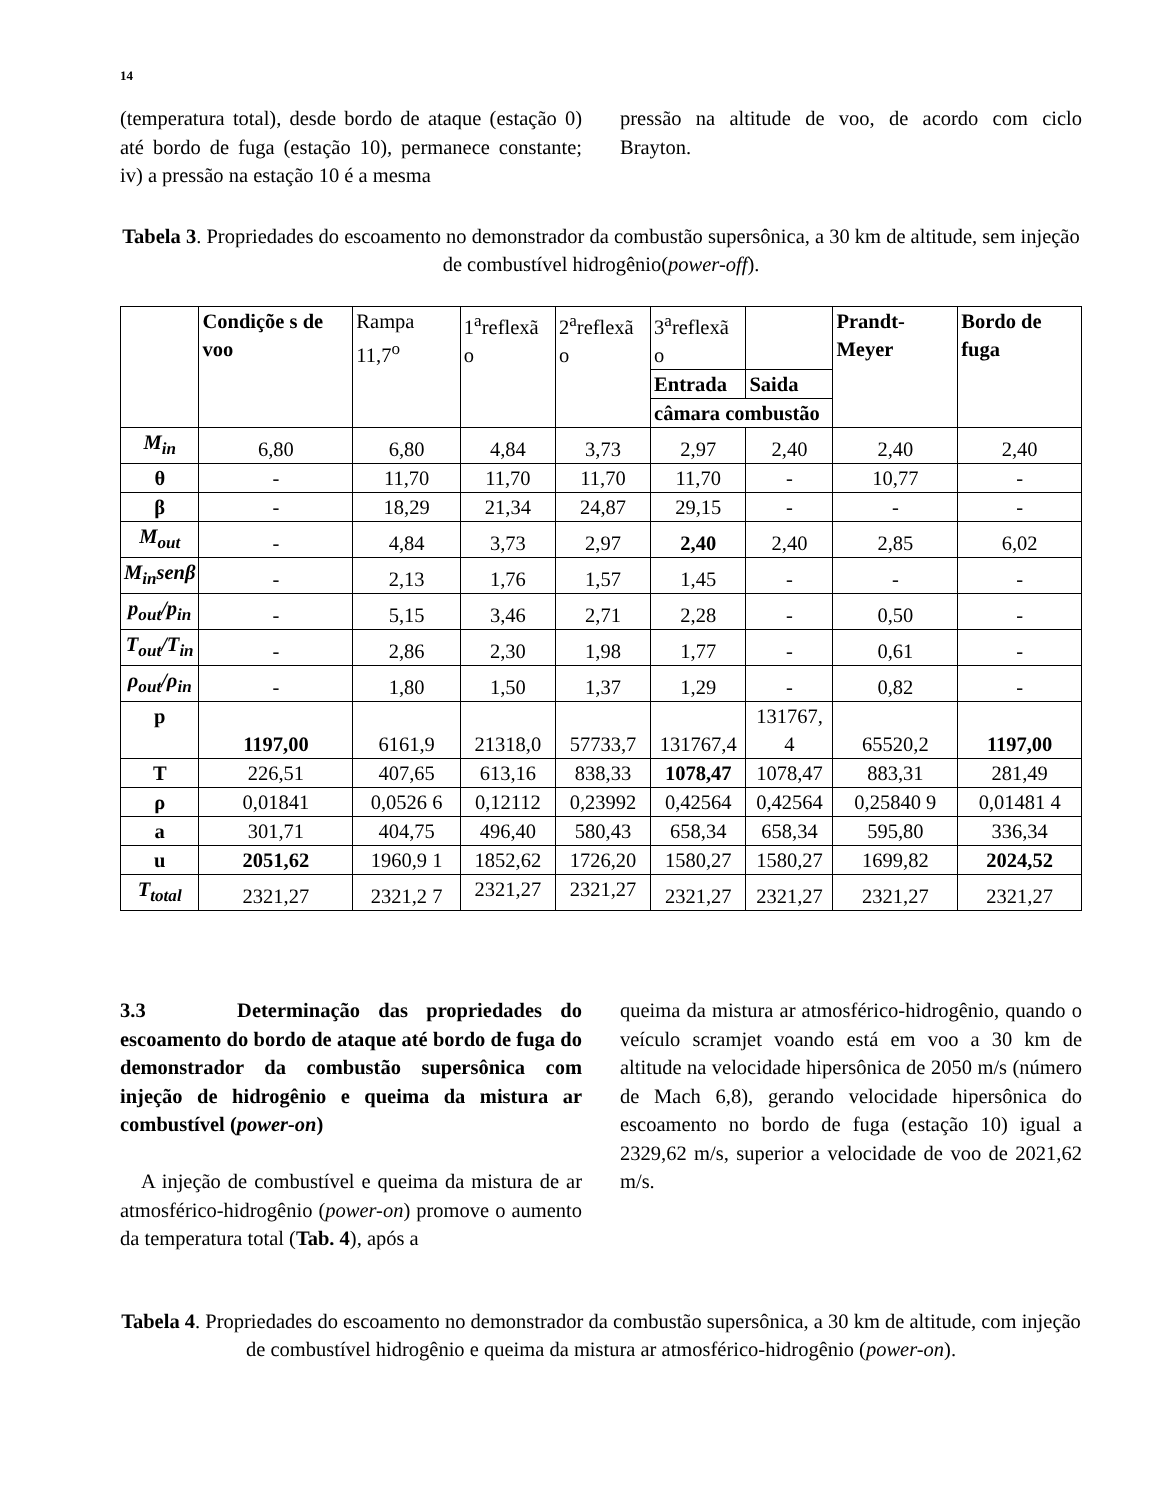14
(temperatura total), desde bordo de ataque (estação 0) até bordo de fuga (estação 10), permanece constante; iv) a pressão na estação 10 é a mesma
pressão na altitude de voo, de acordo com ciclo Brayton.
Tabela 3. Propriedades do escoamento no demonstrador da combustão supersônica, a 30 km de altitude, sem injeção de combustível hidrogênio(power-off).
| | Condiçõe s de voo | Rampa 11,7<sup>o</sup> | 1<sup>a</sup>reflexã o | 2<sup>a</sup>reflexã o | 3<sup>a</sup>reflexã o | | Prandt-Meyer | Bordo de fuga |
| --- | --- | --- | --- | --- | --- | --- | --- | --- |
| | | | | | Entrada | Saida | | |
| | | | | | câmara combustão | | | |
| M<sub>in</sub> | 6,80 | 6,80 | 4,84 | 3,73 | 2,97 | 2,40 | 2,40 | 2,40 |
| θ | - | 11,70 | 11,70 | 11,70 | 11,70 | - | 10,77 | - |
| β | - | 18,29 | 21,34 | 24,87 | 29,15 | - | - | - |
| M<sub>out</sub> | - | 4,84 | 3,73 | 2,97 | 2,40 | 2,40 | 2,85 | 6,02 |
| M<sub>in</sub>senβ | - | 2,13 | 1,76 | 1,57 | 1,45 | - | - | - |
| p<sub>out</sub>/p<sub>in</sub> | - | 5,15 | 3,46 | 2,71 | 2,28 | - | 0,50 | - |
| T<sub>out</sub>/T<sub>in</sub> | - | 2,86 | 2,30 | 1,98 | 1,77 | - | 0,61 | - |
| ρ<sub>out</sub>/ρ<sub>in</sub> | - | 1,80 | 1,50 | 1,37 | 1,29 | - | 0,82 | - |
| p | 1197,00 | 6161,9 | 21318,0 | 57733,7 | 131767,4 | 131767, 4 | 65520,2 | 1197,00 |
| T | 226,51 | 407,65 | 613,16 | 838,33 | 1078,47 | 1078,47 | 883,31 | 281,49 |
| ρ | 0,01841 | 0,0526 6 | 0,12112 | 0,23992 | 0,42564 | 0,42564 | 0,25840 9 | 0,01481 4 |
| a | 301,71 | 404,75 | 496,40 | 580,43 | 658,34 | 658,34 | 595,80 | 336,34 |
| u | 2051,62 | 1960,9 1 | 1852,62 | 1726,20 | 1580,27 | 1580,27 | 1699,82 | 2024,52 |
| T<sub>total</sub> | 2321,27 | 2321,2 7 | 2321,27 | 2321,27 | 2321,27 | 2321,27 | 2321,27 | 2321,27 |
3.3 Determinação das propriedades do escoamento do bordo de ataque até bordo de fuga do demonstrador da combustão supersônica com injeção de hidrogênio e queima da mistura ar combustível (power-on)
A injeção de combustível e queima da mistura de ar atmosférico-hidrogênio (power-on) promove o aumento da temperatura total (Tab. 4), após a
queima da mistura ar atmosférico-hidrogênio, quando o veículo scramjet voando está em voo a 30 km de altitude na velocidade hipersônica de 2050 m/s (número de Mach 6,8), gerando velocidade hipersônica do escoamento no bordo de fuga (estação 10) igual a 2329,62 m/s, superior a velocidade de voo de 2021,62 m/s.
Tabela 4. Propriedades do escoamento no demonstrador da combustão supersônica, a 30 km de altitude, com injeção de combustível hidrogênio e queima da mistura ar atmosférico-hidrogênio (power-on).